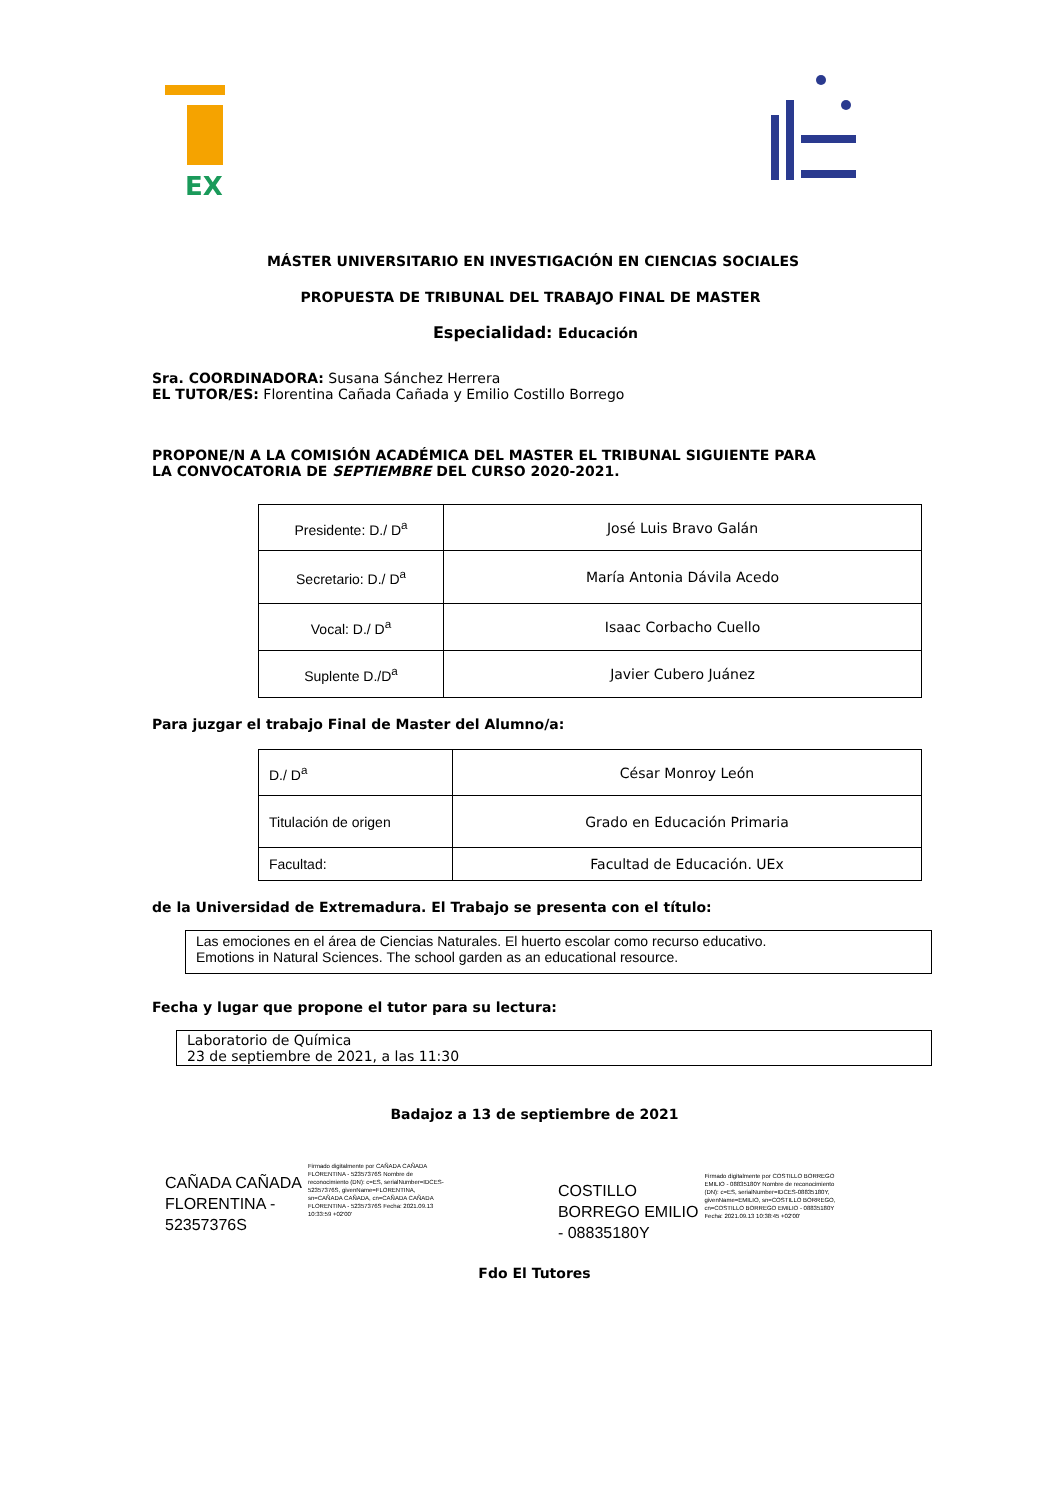EX
MÁSTER UNIVERSITARIO EN INVESTIGACIÓN EN CIENCIAS SOCIALES
PROPUESTA DE TRIBUNAL DEL TRABAJO FINAL DE MASTER
Especialidad: Educación
Sra. COORDINADORA: Susana Sánchez Herrera
EL TUTOR/ES: Florentina Cañada Cañada y Emilio Costillo Borrego
PROPONE/N A LA COMISIÓN ACADÉMICA DEL MASTER EL TRIBUNAL SIGUIENTE PARA
LA CONVOCATORIA DE SEPTIEMBRE DEL CURSO 2020-2021.
| Presidente: D./ D<sup>a</sup> | José Luis Bravo Galán |
| Secretario: D./ D<sup>a</sup> | María Antonia Dávila Acedo |
| Vocal: D./ D<sup>a</sup> | Isaac Corbacho Cuello |
| Suplente D./D<sup>a</sup> | Javier Cubero Juánez |
Para juzgar el trabajo Final de Master del Alumno/a:
| D./ D<sup>a</sup> | César Monroy León |
| Titulación de origen | Grado en Educación Primaria |
| Facultad: | Facultad de Educación. UEx |
de la Universidad de Extremadura. El Trabajo se presenta con el título:
Las emociones en el área de Ciencias Naturales. El huerto escolar como recurso educativo.
Emotions in Natural Sciences. The school garden as an educational resource.
Fecha y lugar que propone el tutor para su lectura:
Laboratorio de Química
23 de septiembre de 2021, a las 11:30
Badajoz a 13 de septiembre de 2021
CAÑADA CAÑADA
FLORENTINA -
52357376S
Firmado digitalmente por CAÑADA CAÑADA FLORENTINA - 52357376S Nombre de reconocimiento (DN): c=ES, serialNumber=IDCES-52357376S, givenName=FLORENTINA, sn=CAÑADA CAÑADA, cn=CAÑADA CAÑADA FLORENTINA - 52357376S Fecha: 2021.09.13 10:33:59 +02'00'
COSTILLO
BORREGO EMILIO
- 08835180Y
Firmado digitalmente por COSTILLO BORREGO EMILIO - 08835180Y Nombre de reconocimiento (DN): c=ES, serialNumber=IDCES-08835180Y, givenName=EMILIO, sn=COSTILLO BORREGO, cn=COSTILLO BORREGO EMILIO - 08835180Y Fecha: 2021.09.13 10:38:45 +02'00'
Fdo El Tutores